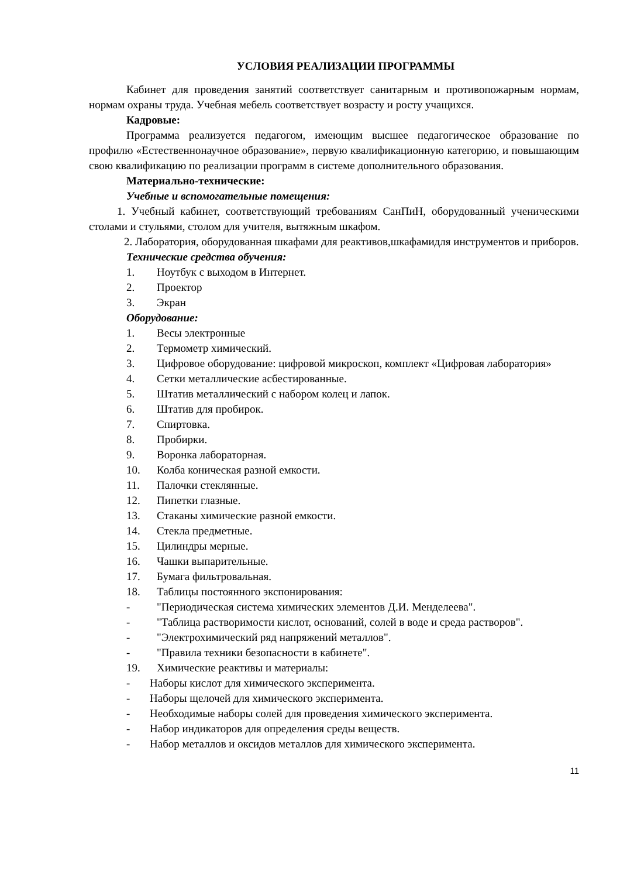УСЛОВИЯ РЕАЛИЗАЦИИ ПРОГРАММЫ
Кабинет для проведения занятий соответствует санитарным и противопожарным нормам, нормам охраны труда. Учебная мебель соответствует возрасту и росту учащихся.
Кадровые:
Программа реализуется педагогом, имеющим высшее педагогическое образование по профилю «Естественнонаучное образование», первую квалификационную категорию, и повышающим свою квалификацию по реализации программ в системе дополнительного образования.
Материально-технические:
Учебные и вспомогательные помещения:
1. Учебный кабинет, соответствующий требованиям СанПиН, оборудованный ученическими столами и стульями, столом для учителя, вытяжным шкафом.
2. Лаборатория, оборудованная шкафами для реактивов,шкафамидля инструментов и приборов.
Технические средства обучения:
1. Ноутбук с выходом в Интернет.
2. Проектор
3. Экран
Оборудование:
1. Весы электронные
2. Термометр химический.
3. Цифровое оборудование: цифровой микроскоп, комплект «Цифровая лаборатория»
4. Сетки металлические асбестированные.
5. Штатив металлический с набором колец и лапок.
6. Штатив для пробирок.
7. Спиртовка.
8. Пробирки.
9. Воронка лабораторная.
10. Колба коническая разной емкости.
11. Палочки стеклянные.
12. Пипетки глазные.
13. Стаканы химические разной емкости.
14. Стекла предметные.
15. Цилиндры мерные.
16. Чашки выпарительные.
17. Бумага фильтровальная.
18. Таблицы постоянного экспонирования:
- "Периодическая система химических элементов Д.И. Менделеева".
- "Таблица растворимости кислот, оснований, солей в воде и среда растворов".
- "Электрохимический ряд напряжений металлов".
- "Правила техники безопасности в кабинете".
19. Химические реактивы и материалы:
- Наборы кислот для химического эксперимента.
- Наборы щелочей для химического эксперимента.
- Необходимые наборы солей для проведения химического эксперимента.
- Набор индикаторов для определения среды веществ.
- Набор металлов и оксидов металлов для химического эксперимента.
11